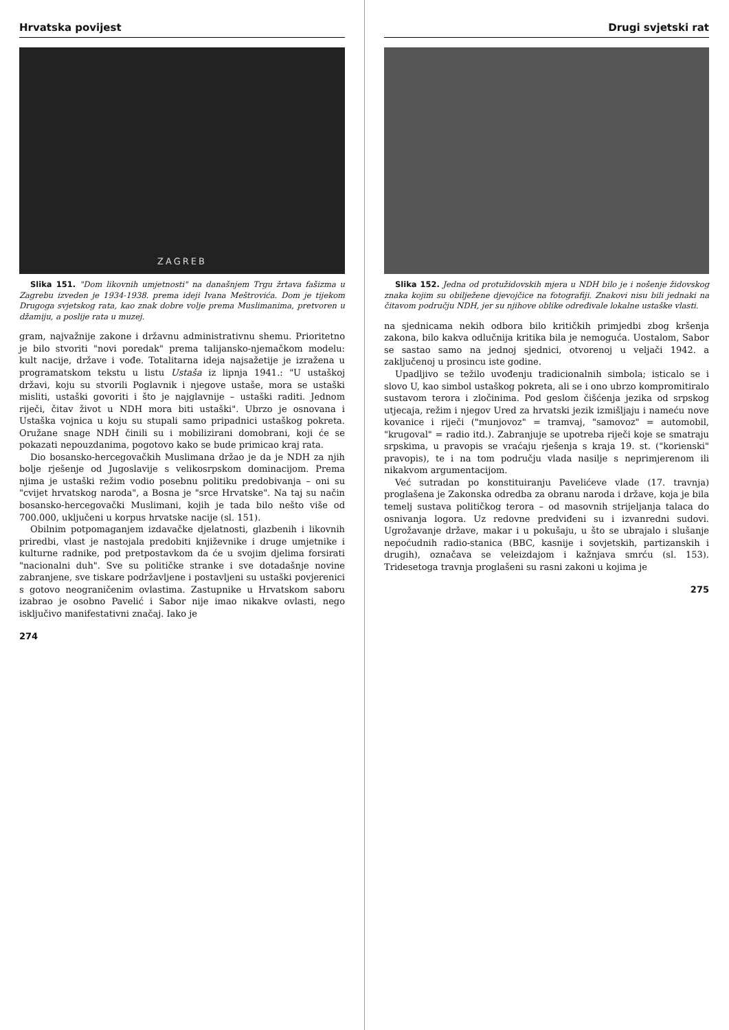Hrvatska povijest
ZAGREB
Slika 151. "Dom likovnih umjetnosti" na današnjem Trgu žrtava fašizma u Zagrebu izveden je 1934-1938. prema ideji Ivana Meštrovića. Dom je tijekom Drugoga svjetskog rata, kao znak dobre volje prema Muslimanima, pretvoren u džamiju, a poslije rata u muzej.
gram, najvažnije zakone i državnu administrativnu shemu. Prioritetno je bilo stvoriti "novi poredak" prema talijansko-njemačkom modelu: kult nacije, države i vođe. Totalitarna ideja najsažetije je izražena u programatskom tekstu u listu Ustaša iz lipnja 1941.: "U ustaškoj državi, koju su stvorili Poglavnik i njegove ustaše, mora se ustaški misliti, ustaški govoriti i što je najglavnije – ustaški raditi. Jednom riječi, čitav život u NDH mora biti ustaški". Ubrzo je osnovana i Ustaška vojnica u koju su stupali samo pripadnici ustaškog pokreta. Oružane snage NDH činili su i mobilizirani domobrani, koji će se pokazati nepouzdanima, pogotovo kako se bude primicao kraj rata.
Dio bosansko-hercegovačkih Muslimana držao je da je NDH za njih bolje rješenje od Jugoslavije s velikosrpskom dominacijom. Prema njima je ustaški režim vodio posebnu politiku predobivanja – oni su "cvijet hrvatskog naroda", a Bosna je "srce Hrvatske". Na taj su način bosansko-hercegovački Muslimani, kojih je tada bilo nešto više od 700.000, uključeni u korpus hrvatske nacije (sl. 151).
Obilnim potpomaganjem izdavačke djelatnosti, glazbenih i likovnih priredbi, vlast je nastojala predobiti književnike i druge umjetnike i kulturne radnike, pod pretpostavkom da će u svojim djelima forsirati "nacionalni duh". Sve su političke stranke i sve dotadašnje novine zabranjene, sve tiskare podržavljene i postavljeni su ustaški povjerenici s gotovo neograničenim ovlastima. Zastupnike u Hrvatskom saboru izabrao je osobno Pavelić i Sabor nije imao nikakve ovlasti, nego isključivo manifestativni značaj. Iako je
274
Drugi svjetski rat
Slika 152. Jedna od protužidovskih mjera u NDH bilo je i nošenje židovskog znaka kojim su obilježene djevojčice na fotografiji. Znakovi nisu bili jednaki na čitavom području NDH, jer su njihove oblike određivale lokalne ustaške vlasti.
na sjednicama nekih odbora bilo kritičkih primjedbi zbog kršenja zakona, bilo kakva odlučnija kritika bila je nemoguća. Uostalom, Sabor se sastao samo na jednoj sjednici, otvorenoj u veljači 1942. a zaključenoj u prosincu iste godine.
Upadljivo se težilo uvođenju tradicionalnih simbola; isticalo se i slovo U, kao simbol ustaškog pokreta, ali se i ono ubrzo kompromitiralo sustavom terora i zločinima. Pod geslom čišćenja jezika od srpskog utjecaja, režim i njegov Ured za hrvatski jezik izmišljaju i nameću nove kovanice i riječi ("munjovoz" = tramvaj, "samovoz" = automobil, "krugoval" = radio itd.). Zabranjuje se upotreba riječi koje se smatraju srpskima, u pravopis se vraćaju rješenja s kraja 19. st. ("korienski" pravopis), te i na tom području vlada nasilje s neprimjerenom ili nikakvom argumentacijom.
Već sutradan po konstituiranju Pavelićeve vlade (17. travnja) proglašena je Zakonska odredba za obranu naroda i države, koja je bila temelj sustava političkog terora – od masovnih strijeljanja talaca do osnivanja logora. Uz redovne predviđeni su i izvanredni sudovi. Ugrožavanje države, makar i u pokušaju, u što se ubrajalo i slušanje nepoćudnih radio-stanica (BBC, kasnije i sovjetskih, partizanskih i drugih), označava se veleizdajom i kažnjava smrću (sl. 153). Tridesetoga travnja proglašeni su rasni zakoni u kojima je
275